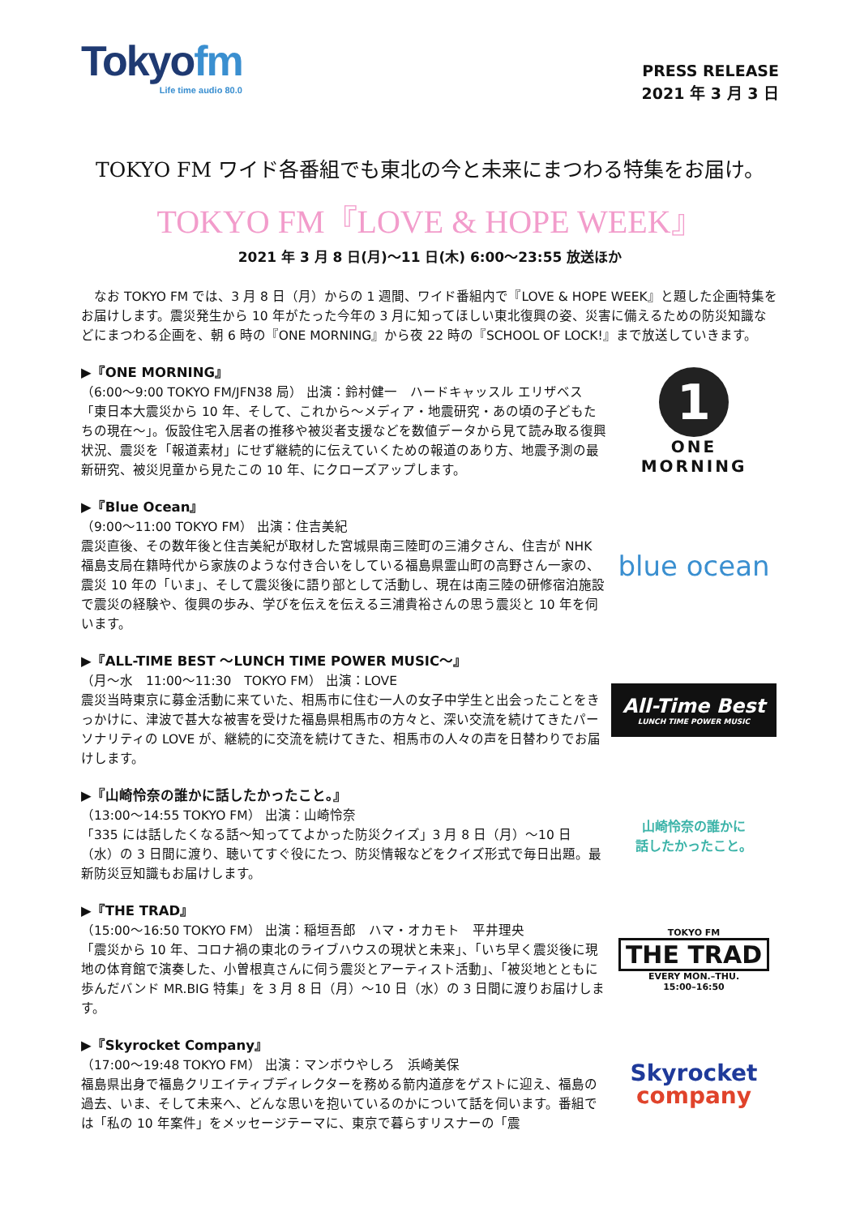Tokyofm
Life time audio 80.0
PRESS RELEASE
2021 年 3 月 3 日
TOKYO FM ワイド各番組でも東北の今と未来にまつわる特集をお届け。
TOKYO FM『LOVE & HOPE WEEK』
2021 年 3 月 8 日(月)～11 日(木) 6:00～23:55 放送ほか
　なお TOKYO FM では、3 月 8 日（月）からの 1 週間、ワイド番組内で『LOVE & HOPE WEEK』と題した企画特集をお届けします。震災発生から 10 年がたった今年の 3 月に知ってほしい東北復興の姿、災害に備えるための防災知識などにまつわる企画を、朝 6 時の『ONE MORNING』から夜 22 時の『SCHOOL OF LOCK!』まで放送していきます。
▶『ONE MORNING』
（6:00～9:00 TOKYO FM/JFN38 局） 出演：鈴村健一　ハードキャッスル エリザベス
「東日本大震災から 10 年、そして、これから～メディア・地震研究・あの頃の子どもたちの現在～」。仮設住宅入居者の推移や被災者支援などを数値データから見て読み取る復興状況、震災を「報道素材」にせず継続的に伝えていくための報道のあり方、地震予測の最新研究、被災児童から見たこの 10 年、にクローズアップします。
1
ONE
MORNING
▶『Blue Ocean』
（9:00～11:00 TOKYO FM） 出演：住吉美紀
震災直後、その数年後と住吉美紀が取材した宮城県南三陸町の三浦夕さん、住吉が NHK 福島支局在籍時代から家族のような付き合いをしている福島県霊山町の高野さん一家の、震災 10 年の「いま」、そして震災後に語り部として活動し、現在は南三陸の研修宿泊施設で震災の経験や、復興の歩み、学びを伝えを伝える三浦貴裕さんの思う震災と 10 年を伺います。
blue ocean
▶『ALL-TIME BEST ～LUNCH TIME POWER MUSIC～』
（月～水　11:00～11:30　TOKYO FM） 出演：LOVE
震災当時東京に募金活動に来ていた、相馬市に住む一人の女子中学生と出会ったことをきっかけに、津波で甚大な被害を受けた福島県相馬市の方々と、深い交流を続けてきたパーソナリティの LOVE が、継続的に交流を続けてきた、相馬市の人々の声を日替わりでお届けします。
All-Time Best
LUNCH TIME POWER MUSIC
▶『山崎怜奈の誰かに話したかったこと。』
（13:00～14:55 TOKYO FM） 出演：山崎怜奈
「335 には話したくなる話～知っててよかった防災クイズ」3 月 8 日（月）～10 日（水）の 3 日間に渡り、聴いてすぐ役にたつ、防災情報などをクイズ形式で毎日出題。最新防災豆知識もお届けします。
山崎怜奈の誰かに
話したかったこと。
▶『THE TRAD』
（15:00～16:50 TOKYO FM） 出演：稲垣吾郎　ハマ・オカモト　平井理央
「震災から 10 年、コロナ禍の東北のライブハウスの現状と未来」、「いち早く震災後に現地の体育館で演奏した、小曽根真さんに伺う震災とアーティスト活動」、「被災地とともに歩んだバンド MR.BIG 特集」を 3 月 8 日（月）～10 日（水）の 3 日間に渡りお届けします。
TOKYO FM
THE TRAD
EVERY MON.–THU.
15:00–16:50
▶『Skyrocket Company』
（17:00～19:48 TOKYO FM） 出演：マンボウやしろ　浜崎美保
福島県出身で福島クリエイティブディレクターを務める箭内道彦をゲストに迎え、福島の過去、いま、そして未来へ、どんな思いを抱いているのかについて話を伺います。番組では「私の 10 年案件」をメッセージテーマに、東京で暮らすリスナーの「震
Skyrocket
company